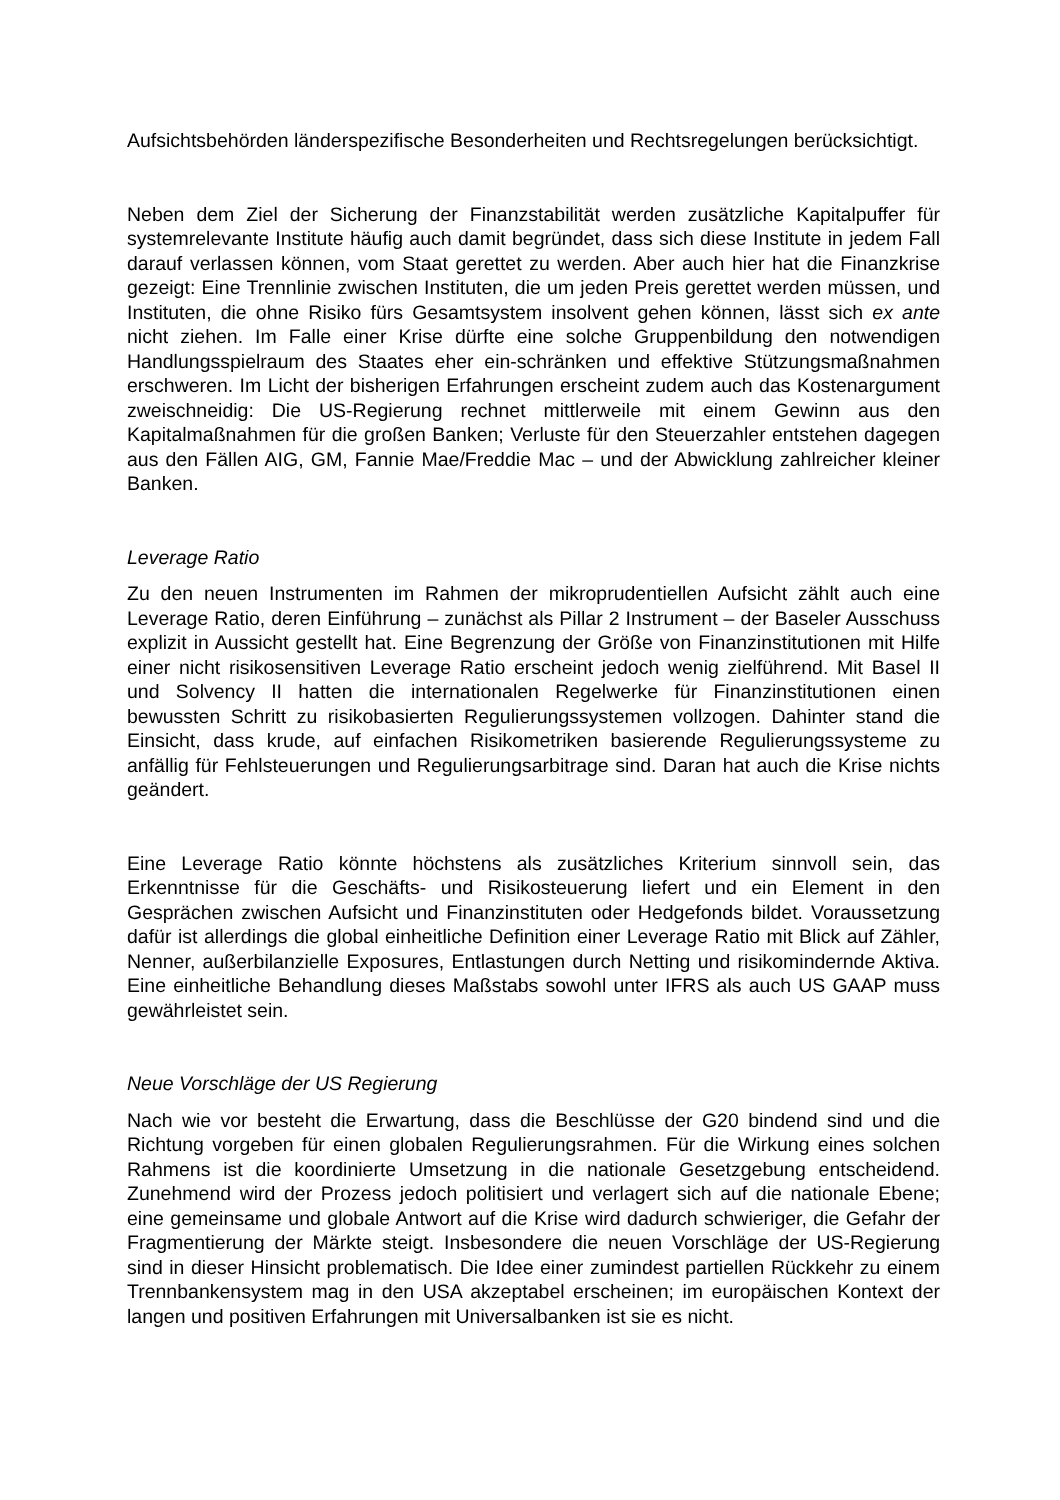Aufsichtsbehörden länderspezifische Besonderheiten und Rechtsregelungen berücksichtigt.
Neben dem Ziel der Sicherung der Finanzstabilität werden zusätzliche Kapitalpuffer für systemrelevante Institute häufig auch damit begründet, dass sich diese Institute in jedem Fall darauf verlassen können, vom Staat gerettet zu werden. Aber auch hier hat die Finanzkrise gezeigt: Eine Trennlinie zwischen Instituten, die um jeden Preis gerettet werden müssen, und Instituten, die ohne Risiko fürs Gesamtsystem insolvent gehen können, lässt sich ex ante nicht ziehen. Im Falle einer Krise dürfte eine solche Gruppenbildung den notwendigen Handlungsspielraum des Staates eher ein-schränken und effektive Stützungsmaßnahmen erschweren. Im Licht der bisherigen Erfahrungen erscheint zudem auch das Kostenargument zweischneidig: Die US-Regierung rechnet mittlerweile mit einem Gewinn aus den Kapitalmaßnahmen für die großen Banken; Verluste für den Steuerzahler entstehen dagegen aus den Fällen AIG, GM, Fannie Mae/Freddie Mac – und der Abwicklung zahlreicher kleiner Banken.
Leverage Ratio
Zu den neuen Instrumenten im Rahmen der mikroprudentiellen Aufsicht zählt auch eine Leverage Ratio, deren Einführung – zunächst als Pillar 2 Instrument – der Baseler Ausschuss explizit in Aussicht gestellt hat. Eine Begrenzung der Größe von Finanzinstitutionen mit Hilfe einer nicht risikosensitiven Leverage Ratio erscheint jedoch wenig zielführend. Mit Basel II und Solvency II hatten die internationalen Regelwerke für Finanzinstitutionen einen bewussten Schritt zu risikobasierten Regulierungssystemen vollzogen. Dahinter stand die Einsicht, dass krude, auf einfachen Risikometriken basierende Regulierungssysteme zu anfällig für Fehlsteuerungen und Regulierungsarbitrage sind. Daran hat auch die Krise nichts geändert.
Eine Leverage Ratio könnte höchstens als zusätzliches Kriterium sinnvoll sein, das Erkenntnisse für die Geschäfts- und Risikosteuerung liefert und ein Element in den Gesprächen zwischen Aufsicht und Finanzinstituten oder Hedgefonds bildet. Voraussetzung dafür ist allerdings die global einheitliche Definition einer Leverage Ratio mit Blick auf Zähler, Nenner, außerbilanzielle Exposures, Entlastungen durch Netting und risikomindernde Aktiva. Eine einheitliche Behandlung dieses Maßstabs sowohl unter IFRS als auch US GAAP muss gewährleistet sein.
Neue Vorschläge der US Regierung
Nach wie vor besteht die Erwartung, dass die Beschlüsse der G20 bindend sind und die Richtung vorgeben für einen globalen Regulierungsrahmen. Für die Wirkung eines solchen Rahmens ist die koordinierte Umsetzung in die nationale Gesetzgebung entscheidend. Zunehmend wird der Prozess jedoch politisiert und verlagert sich auf die nationale Ebene; eine gemeinsame und globale Antwort auf die Krise wird dadurch schwieriger, die Gefahr der Fragmentierung der Märkte steigt. Insbesondere die neuen Vorschläge der US-Regierung sind in dieser Hinsicht problematisch. Die Idee einer zumindest partiellen Rückkehr zu einem Trennbankensystem mag in den USA akzeptabel erscheinen; im europäischen Kontext der langen und positiven Erfahrungen mit Universalbanken ist sie es nicht.